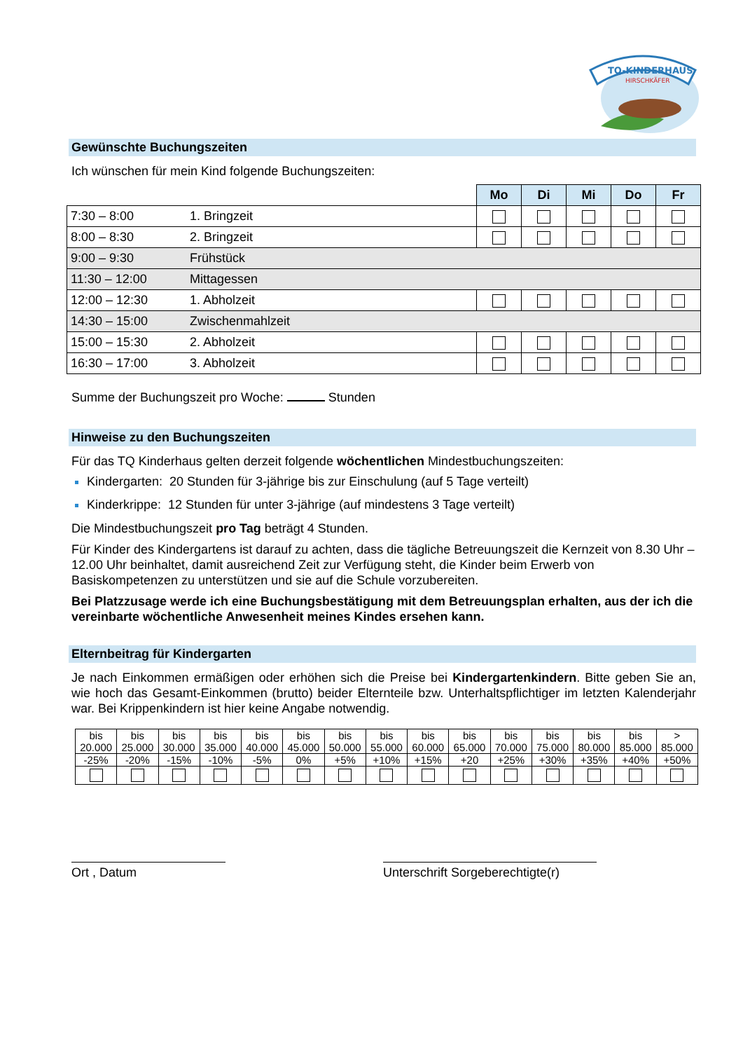TQ-KINDERHAUS
HIRSCHKÄFER
Gewünschte Buchungszeiten
Ich wünschen für mein Kind folgende Buchungszeiten:
| | | Mo | Di | Mi | Do | Fr |
| 7:30 – 8:00 | 1. Bringzeit | | | | | |
| 8:00 – 8:30 | 2. Bringzeit | | | | | |
| 9:00 – 9:30 | Frühstück | | | | | |
| 11:30 – 12:00 | Mittagessen | | | | | |
| 12:00 – 12:30 | 1. Abholzeit | | | | | |
| 14:30 – 15:00 | Zwischenmahlzeit | | | | | |
| 15:00 – 15:30 | 2. Abholzeit | | | | | |
| 16:30 – 17:00 | 3. Abholzeit | | | | | |
Summe der Buchungszeit pro Woche: Stunden
Hinweise zu den Buchungszeiten
Für das TQ Kinderhaus gelten derzeit folgende wöchentlichen Mindestbuchungszeiten:
Kindergarten: 20 Stunden für 3-jährige bis zur Einschulung (auf 5 Tage verteilt)
Kinderkrippe: 12 Stunden für unter 3-jährige (auf mindestens 3 Tage verteilt)
Die Mindestbuchungszeit pro Tag beträgt 4 Stunden.
Für Kinder des Kindergartens ist darauf zu achten, dass die tägliche Betreuungszeit die Kernzeit von 8.30 Uhr – 12.00 Uhr beinhaltet, damit ausreichend Zeit zur Verfügung steht, die Kinder beim Erwerb von Basiskompetenzen zu unterstützen und sie auf die Schule vorzubereiten.
Bei Platzzusage werde ich eine Buchungsbestätigung mit dem Betreuungsplan erhalten, aus der ich die vereinbarte wöchentliche Anwesenheit meines Kindes ersehen kann.
Elternbeitrag für Kindergarten
Je nach Einkommen ermäßigen oder erhöhen sich die Preise bei Kindergartenkindern. Bitte geben Sie an, wie hoch das Gesamt-Einkommen (brutto) beider Elternteile bzw. Unterhaltspflichtiger im letzten Kalenderjahr war. Bei Krippenkindern ist hier keine Angabe notwendig.
| bis 20.000 | bis 25.000 | bis 30.000 | bis 35.000 | bis 40.000 | bis 45.000 | bis 50.000 | bis 55.000 | bis 60.000 | bis 65.000 | bis 70.000 | bis 75.000 | bis 80.000 | bis 85.000 | > 85.000 |
| -25% | -20% | -15% | -10% | -5% | 0% | +5% | +10% | +15% | +20 | +25% | +30% | +35% | +40% | +50% |
Ort , Datum Unterschrift Sorgeberechtigte(r)